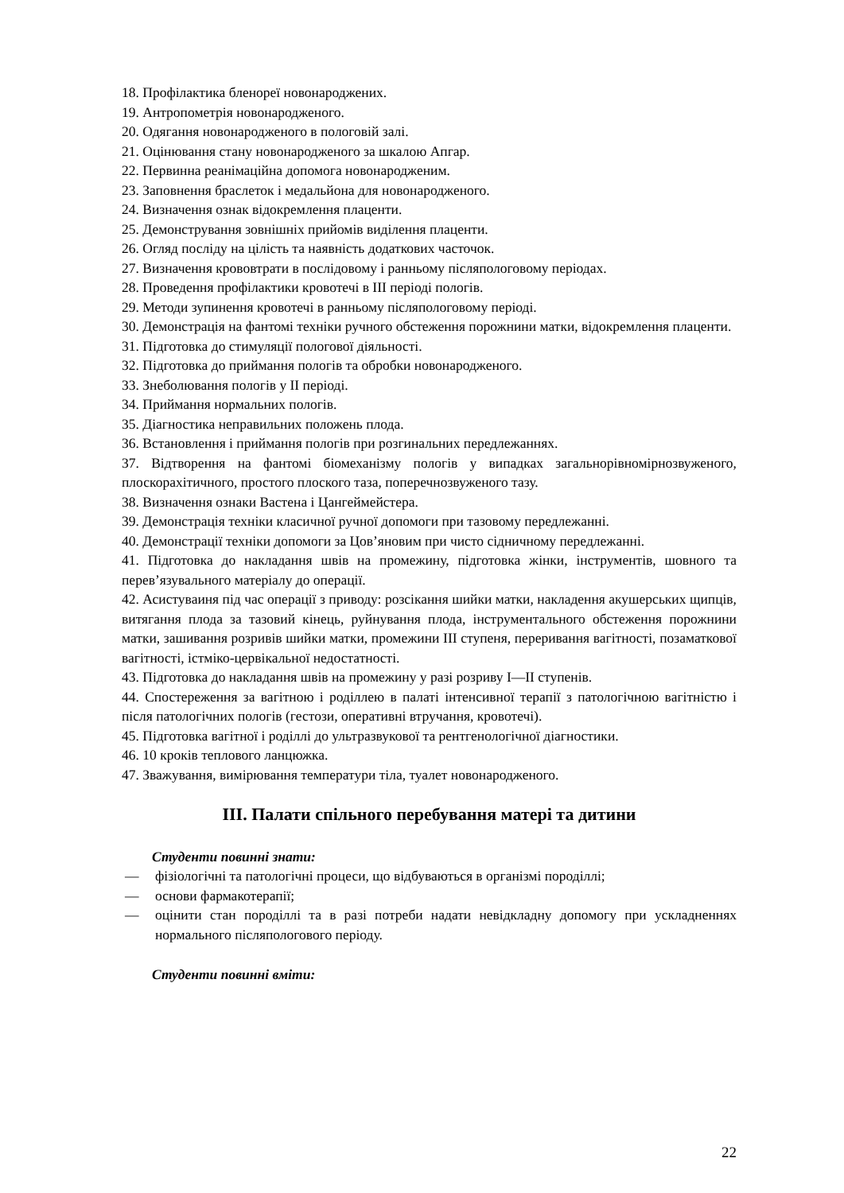18. Профілактика бленореї новонароджених.
19. Антропометрія новонародженого.
20. Одягання новонародженого в пологовій залі.
21. Оцінювання стану новонародженого за шкалою Апгар.
22. Первинна реанімаційна допомога новонародженим.
23. Заповнення браслеток і медальйона для новонародженого.
24. Визначення ознак відокремлення плаценти.
25. Демонстрування зовнішніх прийомів виділення плаценти.
26. Огляд посліду на цілість та наявність додаткових часточок.
27. Визначення крововтрати в послідовому і ранньому післяпологовому періодах.
28. Проведення профілактики кровотечі в III періоді пологів.
29. Методи зупинення кровотечі в ранньому післяпологовому періоді.
30. Демонстрація на фантомі техніки ручного обстеження порожнини матки, відокремлення плаценти.
31. Підготовка до стимуляції пологової діяльності.
32. Підготовка до приймання пологів та обробки новонародженого.
33. Знеболювання пологів у II періоді.
34. Приймання нормальних пологів.
35. Діагностика неправильних положень плода.
36. Встановлення і приймання пологів при розгинальних передлежаннях.
37. Відтворення на фантомі біомеханізму пологів у випадках загальнорівномірнозвуженого, плоскорахітичного, простого плоского таза, поперечнозвуженого тазу.
38. Визначення ознаки Вастена і Цангеймейстера.
39. Демонстрація техніки класичної ручної допомоги при тазовому передлежанні.
40. Демонстрації техніки допомоги за Цов’яновим при чисто сідничному передлежанні.
41. Підготовка до накладання швів на промежину, підготовка жінки, інструментів, шовного та перев’язувального матеріалу до операції.
42. Асистуваиня під час операції з приводу: розсікання шийки матки, накладення акушерських щипців, витягання плода за тазовий кінець, руйнування плода, інструментального обстеження порожнини матки, зашивання розривів шийки матки, промежини III ступеня, переривання вагітності, позаматкової вагітності, істміко-цервікальної недостатності.
43. Підготовка до накладання швів на промежину у разі розриву I—II ступенів.
44. Спостереження за вагітною і роділлею в палаті інтенсивної терапії з патологічною вагітністю і після патологічних пологів (гестози, оперативні втручання, кровотечі).
45. Підготовка вагітної і роділлі до ультразвукової та рентгенологічної діагностики.
46. 10 кроків теплового ланцюжка.
47. Зважування, вимірювання температури тіла, туалет новонародженого.
III. Палати спільного перебування матері та дитини
Студенти повинні знати:
— фізіологічні та патологічні процеси, що відбуваються в організмі породіллі;
— основи фармакотерапії;
— оцінити стан породіллі та в разі потреби надати невідкладну допомогу при ускладненнях нормального післяпологового періоду.
Студенти повинні вміти:
22